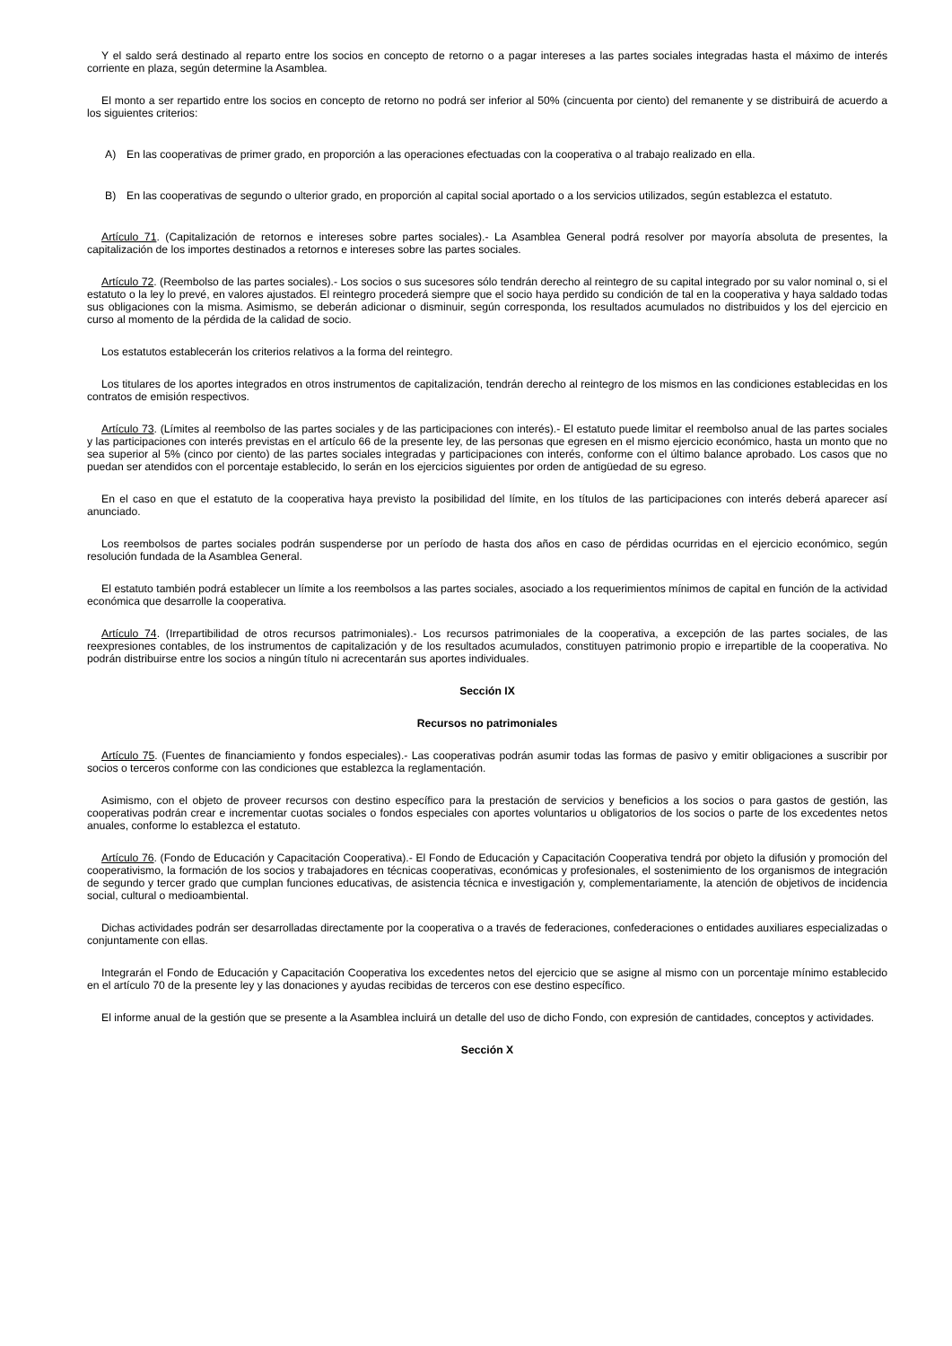Y el saldo será destinado al reparto entre los socios en concepto de retorno o a pagar intereses a las partes sociales integradas hasta el máximo de interés corriente en plaza, según determine la Asamblea.
El monto a ser repartido entre los socios en concepto de retorno no podrá ser inferior al 50% (cincuenta por ciento) del remanente y se distribuirá de acuerdo a los siguientes criterios:
A) En las cooperativas de primer grado, en proporción a las operaciones efectuadas con la cooperativa o al trabajo realizado en ella.
B) En las cooperativas de segundo o ulterior grado, en proporción al capital social aportado o a los servicios utilizados, según establezca el estatuto.
Artículo 71. (Capitalización de retornos e intereses sobre partes sociales).- La Asamblea General podrá resolver por mayoría absoluta de presentes, la capitalización de los importes destinados a retornos e intereses sobre las partes sociales.
Artículo 72. (Reembolso de las partes sociales).- Los socios o sus sucesores sólo tendrán derecho al reintegro de su capital integrado por su valor nominal o, si el estatuto o la ley lo prevé, en valores ajustados. El reintegro procederá siempre que el socio haya perdido su condición de tal en la cooperativa y haya saldado todas sus obligaciones con la misma. Asimismo, se deberán adicionar o disminuir, según corresponda, los resultados acumulados no distribuidos y los del ejercicio en curso al momento de la pérdida de la calidad de socio.
Los estatutos establecerán los criterios relativos a la forma del reintegro.
Los titulares de los aportes integrados en otros instrumentos de capitalización, tendrán derecho al reintegro de los mismos en las condiciones establecidas en los contratos de emisión respectivos.
Artículo 73. (Límites al reembolso de las partes sociales y de las participaciones con interés).- El estatuto puede limitar el reembolso anual de las partes sociales y las participaciones con interés previstas en el artículo 66 de la presente ley, de las personas que egresen en el mismo ejercicio económico, hasta un monto que no sea superior al 5% (cinco por ciento) de las partes sociales integradas y participaciones con interés, conforme con el último balance aprobado. Los casos que no puedan ser atendidos con el porcentaje establecido, lo serán en los ejercicios siguientes por orden de antigüedad de su egreso.
En el caso en que el estatuto de la cooperativa haya previsto la posibilidad del límite, en los títulos de las participaciones con interés deberá aparecer así anunciado.
Los reembolsos de partes sociales podrán suspenderse por un período de hasta dos años en caso de pérdidas ocurridas en el ejercicio económico, según resolución fundada de la Asamblea General.
El estatuto también podrá establecer un límite a los reembolsos a las partes sociales, asociado a los requerimientos mínimos de capital en función de la actividad económica que desarrolle la cooperativa.
Artículo 74. (Irrepartibilidad de otros recursos patrimoniales).- Los recursos patrimoniales de la cooperativa, a excepción de las partes sociales, de las reexpresiones contables, de los instrumentos de capitalización y de los resultados acumulados, constituyen patrimonio propio e irrepartible de la cooperativa. No podrán distribuirse entre los socios a ningún título ni acrecentarán sus aportes individuales.
Sección IX
Recursos no patrimoniales
Artículo 75. (Fuentes de financiamiento y fondos especiales).- Las cooperativas podrán asumir todas las formas de pasivo y emitir obligaciones a suscribir por socios o terceros conforme con las condiciones que establezca la reglamentación.
Asimismo, con el objeto de proveer recursos con destino específico para la prestación de servicios y beneficios a los socios o para gastos de gestión, las cooperativas podrán crear e incrementar cuotas sociales o fondos especiales con aportes voluntarios u obligatorios de los socios o parte de los excedentes netos anuales, conforme lo establezca el estatuto.
Artículo 76. (Fondo de Educación y Capacitación Cooperativa).- El Fondo de Educación y Capacitación Cooperativa tendrá por objeto la difusión y promoción del cooperativismo, la formación de los socios y trabajadores en técnicas cooperativas, económicas y profesionales, el sostenimiento de los organismos de integración de segundo y tercer grado que cumplan funciones educativas, de asistencia técnica e investigación y, complementariamente, la atención de objetivos de incidencia social, cultural o medioambiental.
Dichas actividades podrán ser desarrolladas directamente por la cooperativa o a través de federaciones, confederaciones o entidades auxiliares especializadas o conjuntamente con ellas.
Integrarán el Fondo de Educación y Capacitación Cooperativa los excedentes netos del ejercicio que se asigne al mismo con un porcentaje mínimo establecido en el artículo 70 de la presente ley y las donaciones y ayudas recibidas de terceros con ese destino específico.
El informe anual de la gestión que se presente a la Asamblea incluirá un detalle del uso de dicho Fondo, con expresión de cantidades, conceptos y actividades.
Sección X